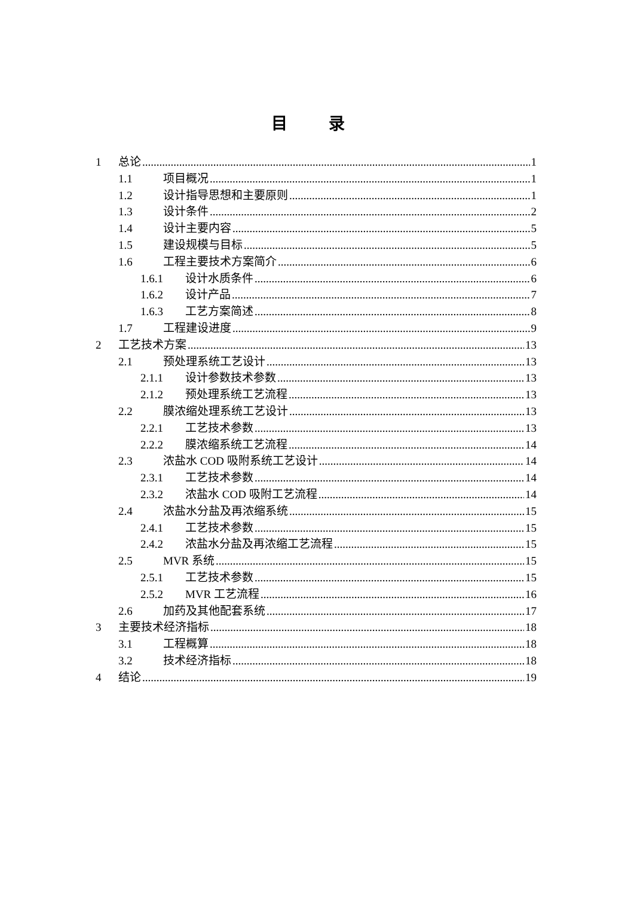目 录
1 总论 1
1.1 项目概况 1
1.2 设计指导思想和主要原则 1
1.3 设计条件 2
1.4 设计主要内容 5
1.5 建设规模与目标 5
1.6 工程主要技术方案简介 6
1.6.1 设计水质条件 6
1.6.2 设计产品 7
1.6.3 工艺方案简述 8
1.7 工程建设进度 9
2 工艺技术方案 13
2.1 预处理系统工艺设计 13
2.1.1 设计参数技术参数 13
2.1.2 预处理系统工艺流程 13
2.2 膜浓缩处理系统工艺设计 13
2.2.1 工艺技术参数 13
2.2.2 膜浓缩系统工艺流程 14
2.3 浓盐水 COD 吸附系统工艺设计 14
2.3.1 工艺技术参数 14
2.3.2 浓盐水 COD 吸附工艺流程 14
2.4 浓盐水分盐及再浓缩系统 15
2.4.1 工艺技术参数 15
2.4.2 浓盐水分盐及再浓缩工艺流程 15
2.5 MVR 系统 15
2.5.1 工艺技术参数 15
2.5.2 MVR 工艺流程 16
2.6 加药及其他配套系统 17
3 主要技术经济指标 18
3.1 工程概算 18
3.2 技术经济指标 18
4 结论 19